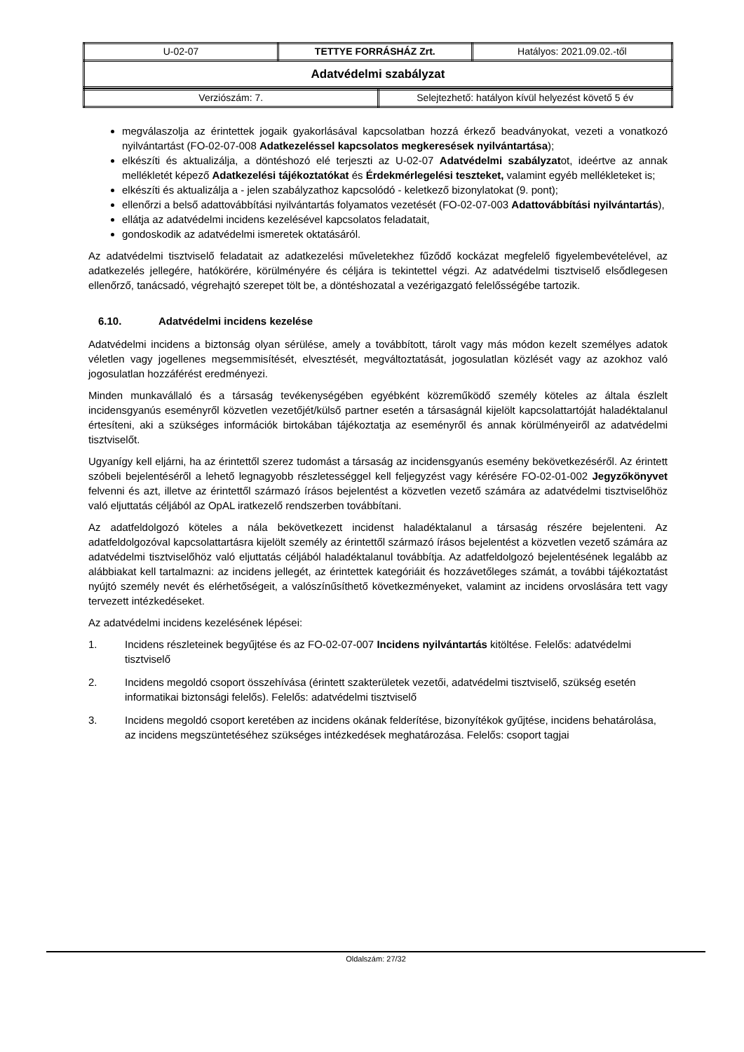| U-02-07 | TETTYE FORRÁSHÁZ Zrt. | Hatályos: 2021.09.02.-től |
| Adatvédelmi szabályzat | | |
| Verziószám: 7. | Selejtezhető: hatályon kívül helyezést követő 5 év |
megválaszolja az érintettek jogaik gyakorlásával kapcsolatban hozzá érkező beadványokat, vezeti a vonatkozó nyilvántartást (FO-02-07-008 Adatkezeléssel kapcsolatos megkeresések nyilvántartása);
elkészíti és aktualizálja, a döntéshozó elé terjeszti az U-02-07 Adatvédelmi szabályzatot, ideértve az annak mellékletét képező Adatkezelési tájékoztatókat és Érdekmérlegelési teszteket, valamint egyéb mellékleteket is;
elkészíti és aktualizálja a - jelen szabályzathoz kapcsolódó - keletkező bizonylatokat (9. pont);
ellenőrzi a belső adattovábbítási nyilvántartás folyamatos vezetését (FO-02-07-003 Adattovábbítási nyilvántartás),
ellátja az adatvédelmi incidens kezelésével kapcsolatos feladatait,
gondoskodik az adatvédelmi ismeretek oktatásáról.
Az adatvédelmi tisztviselő feladatait az adatkezelési műveletekhez fűződő kockázat megfelelő figyelembevételével, az adatkezelés jellegére, hatókörére, körülményére és céljára is tekintettel végzi. Az adatvédelmi tisztviselő elsődlegesen ellenőrző, tanácsadó, végrehajtó szerepet tölt be, a döntéshozatal a vezérigazgató felelősségébe tartozik.
6.10. Adatvédelmi incidens kezelése
Adatvédelmi incidens a biztonság olyan sérülése, amely a továbbított, tárolt vagy más módon kezelt személyes adatok véletlen vagy jogellenes megsemmisítését, elvesztését, megváltoztatását, jogosulatlan közlését vagy az azokhoz való jogosulatlan hozzáférést eredményezi.
Minden munkavállaló és a társaság tevékenységében egyébként közreműködő személy köteles az általa észlelt incidensgyanús eseményről közvetlen vezetőjét/külső partner esetén a társaságnál kijelölt kapcsolattartóját haladéktalanul értesíteni, aki a szükséges információk birtokában tájékoztatja az eseményről és annak körülményeiről az adatvédelmi tisztviselőt.
Ugyanígy kell eljárni, ha az érintettől szerez tudomást a társaság az incidensgyanús esemény bekövetkezéséről. Az érintett szóbeli bejelentéséről a lehető legnagyobb részletességgel kell feljegyzést vagy kérésére FO-02-01-002 Jegyzőkönyvet felvenni és azt, illetve az érintettől származó írásos bejelentést a közvetlen vezető számára az adatvédelmi tisztviselőhöz való eljuttatás céljából az OpAL iratkezelő rendszerben továbbítani.
Az adatfeldolgozó köteles a nála bekövetkezett incidenst haladéktalanul a társaság részére bejelenteni. Az adatfeldolgozóval kapcsolattartásra kijelölt személy az érintettől származó írásos bejelentést a közvetlen vezető számára az adatvédelmi tisztviselőhöz való eljuttatás céljából haladéktalanul továbbítja. Az adatfeldolgozó bejelentésének legalább az alábbiakat kell tartalmazni: az incidens jellegét, az érintettek kategóriáit és hozzávetőleges számát, a további tájékoztatást nyújtó személy nevét és elérhetőségeit, a valószínűsíthető következményeket, valamint az incidens orvoslására tett vagy tervezett intézkedéseket.
Az adatvédelmi incidens kezelésének lépései:
1. Incidens részleteinek begyűjtése és az FO-02-07-007 Incidens nyilvántartás kitöltése. Felelős: adatvédelmi tisztviselő
2. Incidens megoldó csoport összehívása (érintett szakterületek vezetői, adatvédelmi tisztviselő, szükség esetén informatikai biztonsági felelős). Felelős: adatvédelmi tisztviselő
3. Incidens megoldó csoport keretében az incidens okának felderítése, bizonyítékok gyűjtése, incidens behatárolása, az incidens megszüntetéséhez szükséges intézkedések meghatározása. Felelős: csoport tagjai
Oldalszám: 27/32